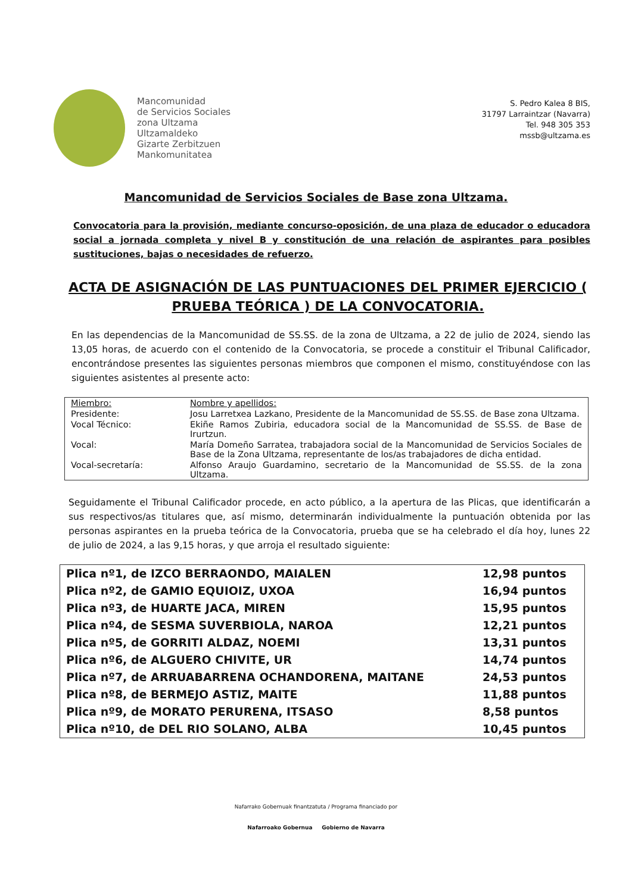Mancomunidad
de Servicios Sociales
zona Ultzama
Ultzamaldeko
Gizarte Zerbitzuen
Mankomunitatea
S. Pedro Kalea 8 BIS,
31797 Larraintzar (Navarra)
Tel. 948 305 353
mssb@ultzama.es
Mancomunidad de Servicios Sociales de Base zona Ultzama.
Convocatoria para la provisión, mediante concurso-oposición, de una plaza de educador o educadora social a jornada completa y nivel B y constitución de una relación de aspirantes para posibles sustituciones, bajas o necesidades de refuerzo.
ACTA DE ASIGNACIÓN DE LAS PUNTUACIONES DEL PRIMER EJERCICIO ( PRUEBA TEÓRICA ) DE LA CONVOCATORIA.
En las dependencias de la Mancomunidad de SS.SS. de la zona de Ultzama, a 22 de julio de 2024, siendo las 13,05 horas, de acuerdo con el contenido de la Convocatoria, se procede a constituir el Tribunal Calificador, encontrándose presentes las siguientes personas miembros que componen el mismo, constituyéndose con las siguientes asistentes al presente acto:
| Miembro: | Nombre y apellidos: |
| Presidente: | Josu Larretxea Lazkano, Presidente de la Mancomunidad de SS.SS. de Base zona Ultzama. |
| Vocal Técnico: | Ekiñe Ramos Zubiria, educadora social de la Mancomunidad de SS.SS. de Base de Irurtzun. |
| Vocal: | María Domeño Sarratea, trabajadora social de la Mancomunidad de Servicios Sociales de Base de la Zona Ultzama, representante de los/as trabajadores de dicha entidad. |
| Vocal-secretaría: | Alfonso Araujo Guardamino, secretario de la Mancomunidad de SS.SS. de la zona Ultzama. |
Seguidamente el Tribunal Calificador procede, en acto público, a la apertura de las Plicas, que identificarán a sus respectivos/as titulares que, así mismo, determinarán individualmente la puntuación obtenida por las personas aspirantes en la prueba teórica de la Convocatoria, prueba que se ha celebrado el día hoy, lunes 22 de julio de 2024, a las 9,15 horas, y que arroja el resultado siguiente:
| Plica nº1, de IZCO BERRAONDO, MAIALEN | 12,98 puntos |
| Plica nº2, de GAMIO EQUIOIZ, UXOA | 16,94 puntos |
| Plica nº3, de HUARTE JACA, MIREN | 15,95 puntos |
| Plica nº4, de SESMA SUVERBIOLA, NAROA | 12,21 puntos |
| Plica nº5, de GORRITI ALDAZ, NOEMI | 13,31 puntos |
| Plica nº6, de ALGUERO CHIVITE, UR | 14,74 puntos |
| Plica nº7, de ARRUABARRENA OCHANDORENA, MAITANE | 24,53 puntos |
| Plica nº8, de BERMEJO ASTIZ, MAITE | 11,88 puntos |
| Plica nº9, de MORATO PERURENA, ITSASO | 8,58 puntos |
| Plica nº10, de DEL RIO SOLANO, ALBA | 10,45 puntos |
Nafarrako Gobernuak finantzatuta / Programa financiado por
Nafarroako Gobernua Gobierno de Navarra